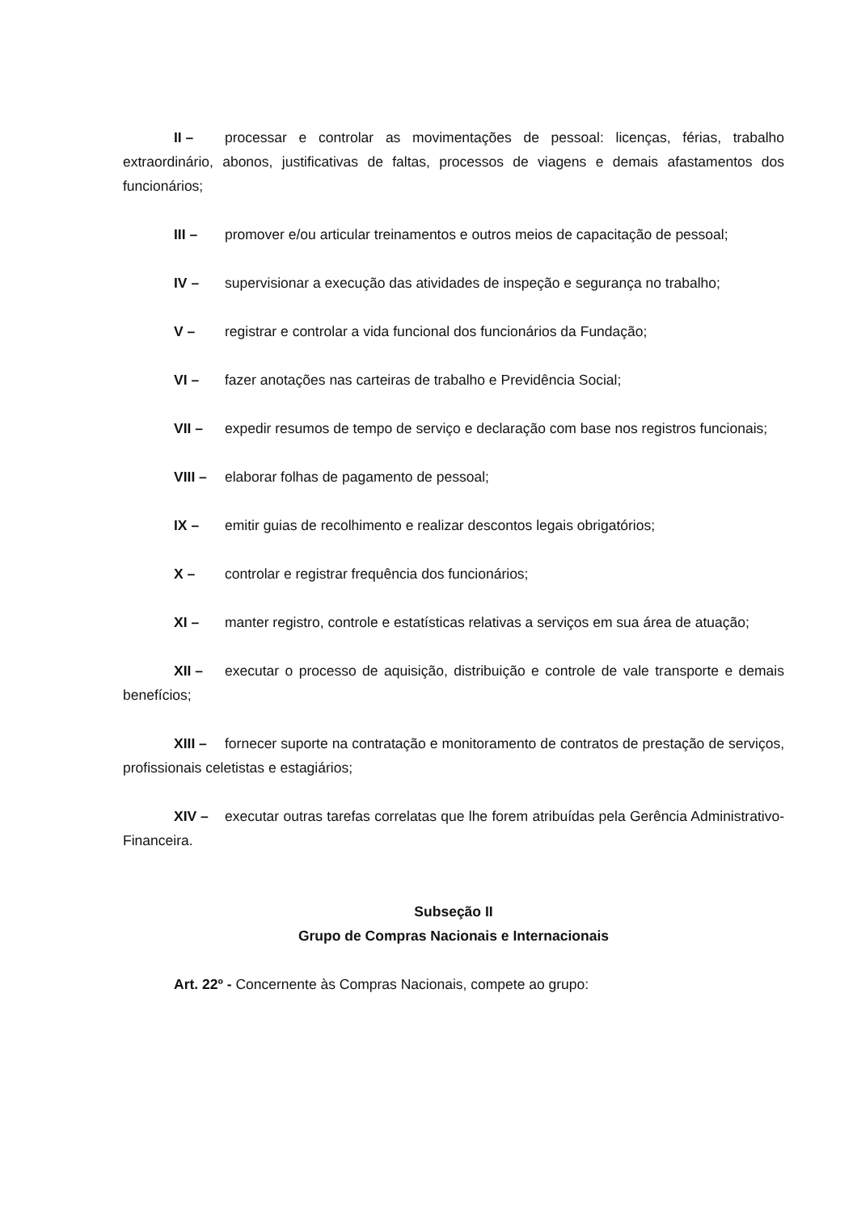II – processar e controlar as movimentações de pessoal: licenças, férias, trabalho extraordinário, abonos, justificativas de faltas, processos de viagens e demais afastamentos dos funcionários;
III – promover e/ou articular treinamentos e outros meios de capacitação de pessoal;
IV – supervisionar a execução das atividades de inspeção e segurança no trabalho;
V – registrar e controlar a vida funcional dos funcionários da Fundação;
VI – fazer anotações nas carteiras de trabalho e Previdência Social;
VII – expedir resumos de tempo de serviço e declaração com base nos registros funcionais;
VIII – elaborar folhas de pagamento de pessoal;
IX – emitir guias de recolhimento e realizar descontos legais obrigatórios;
X – controlar e registrar frequência dos funcionários;
XI – manter registro, controle e estatísticas relativas a serviços em sua área de atuação;
XII – executar o processo de aquisição, distribuição e controle de vale transporte e demais benefícios;
XIII – fornecer suporte na contratação e monitoramento de contratos de prestação de serviços, profissionais celetistas e estagiários;
XIV – executar outras tarefas correlatas que lhe forem atribuídas pela Gerência Administrativo-Financeira.
Subseção II
Grupo de Compras Nacionais e Internacionais
Art. 22º - Concernente às Compras Nacionais, compete ao grupo: